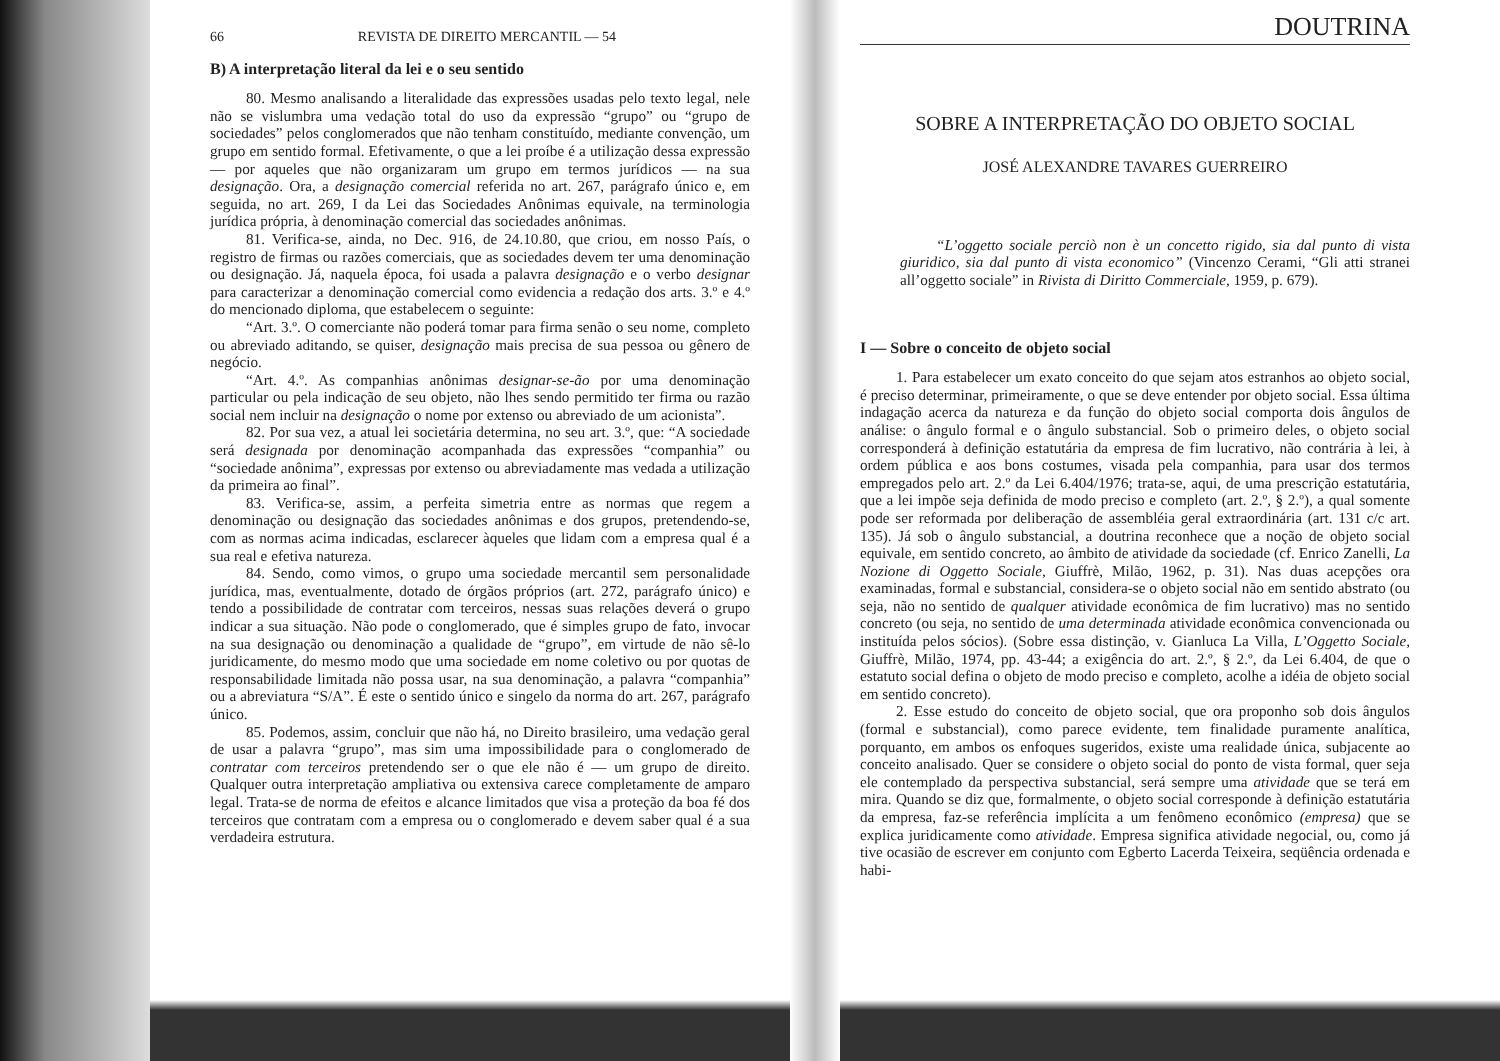66 REVISTA DE DIREITO MERCANTIL — 54
B) A interpretação literal da lei e o seu sentido
80. Mesmo analisando a literalidade das expressões usadas pelo texto legal, nele não se vislumbra uma vedação total do uso da expressão “grupo” ou “grupo de sociedades” pelos conglomerados que não tenham constituído, mediante convenção, um grupo em sentido formal. Efetivamente, o que a lei proíbe é a utilização dessa expressão — por aqueles que não organizaram um grupo em termos jurídicos — na sua designação. Ora, a designação comercial referida no art. 267, parágrafo único e, em seguida, no art. 269, I da Lei das Sociedades Anônimas equivale, na terminologia jurídica própria, à denominação comercial das sociedades anônimas.
81. Verifica-se, ainda, no Dec. 916, de 24.10.80, que criou, em nosso País, o registro de firmas ou razões comerciais, que as sociedades devem ter uma denominação ou designação. Já, naquela época, foi usada a palavra designação e o verbo designar para caracterizar a denominação comercial como evidencia a redação dos arts. 3.º e 4.º do mencionado diploma, que estabelecem o seguinte:
“Art. 3.º. O comerciante não poderá tomar para firma senão o seu nome, completo ou abreviado aditando, se quiser, designação mais precisa de sua pessoa ou gênero de negócio.
“Art. 4.º. As companhias anônimas designar-se-ão por uma denominação particular ou pela indicação de seu objeto, não lhes sendo permitido ter firma ou razão social nem incluir na designação o nome por extenso ou abreviado de um acionista”.
82. Por sua vez, a atual lei societária determina, no seu art. 3.º, que: “A sociedade será designada por denominação acompanhada das expressões “companhia” ou “sociedade anônima”, expressas por extenso ou abreviadamente mas vedada a utilização da primeira ao final”.
83. Verifica-se, assim, a perfeita simetria entre as normas que regem a denominação ou designação das sociedades anônimas e dos grupos, pretendendo-se, com as normas acima indicadas, esclarecer àqueles que lidam com a empresa qual é a sua real e efetiva natureza.
84. Sendo, como vimos, o grupo uma sociedade mercantil sem personalidade jurídica, mas, eventualmente, dotado de órgãos próprios (art. 272, parágrafo único) e tendo a possibilidade de contratar com terceiros, nessas suas relações deverá o grupo indicar a sua situação. Não pode o conglomerado, que é simples grupo de fato, invocar na sua designação ou denominação a qualidade de “grupo”, em virtude de não sê-lo juridicamente, do mesmo modo que uma sociedade em nome coletivo ou por quotas de responsabilidade limitada não possa usar, na sua denominação, a palavra “companhia” ou a abreviatura “S/A”. É este o sentido único e singelo da norma do art. 267, parágrafo único.
85. Podemos, assim, concluir que não há, no Direito brasileiro, uma vedação geral de usar a palavra “grupo”, mas sim uma impossibilidade para o conglomerado de contratar com terceiros pretendendo ser o que ele não é — um grupo de direito. Qualquer outra interpretação ampliativa ou extensiva carece completamente de amparo legal. Trata-se de norma de efeitos e alcance limitados que visa a proteção da boa fé dos terceiros que contratam com a empresa ou o conglomerado e devem saber qual é a sua verdadeira estrutura.
DOUTRINA
SOBRE A INTERPRETAÇÃO DO OBJETO SOCIAL
JOSÉ ALEXANDRE TAVARES GUERREIRO
“L’oggetto sociale perciò non è un concetto rigido, sia dal punto di vista giuridico, sia dal punto di vista economico” (Vincenzo Cerami, “Gli atti stranei all’oggetto sociale” in Rivista di Diritto Commerciale, 1959, p. 679).
I — Sobre o conceito de objeto social
1. Para estabelecer um exato conceito do que sejam atos estranhos ao objeto social, é preciso determinar, primeiramente, o que se deve entender por objeto social. Essa última indagação acerca da natureza e da função do objeto social comporta dois ângulos de análise: o ângulo formal e o ângulo substancial. Sob o primeiro deles, o objeto social corresponderá à definição estatutária da empresa de fim lucrativo, não contrária à lei, à ordem pública e aos bons costumes, visada pela companhia, para usar dos termos empregados pelo art. 2.º da Lei 6.404/1976; trata-se, aqui, de uma prescrição estatutária, que a lei impõe seja definida de modo preciso e completo (art. 2.º, § 2.º), a qual somente pode ser reformada por deliberação de assembléia geral extraordinária (art. 131 c/c art. 135). Já sob o ângulo substancial, a doutrina reconhece que a noção de objeto social equivale, em sentido concreto, ao âmbito de atividade da sociedade (cf. Enrico Zanelli, La Nozione di Oggetto Sociale, Giuffrè, Milão, 1962, p. 31). Nas duas acepções ora examinadas, formal e substancial, considera-se o objeto social não em sentido abstrato (ou seja, não no sentido de qualquer atividade econômica de fim lucrativo) mas no sentido concreto (ou seja, no sentido de uma determinada atividade econômica convencionada ou instituída pelos sócios). (Sobre essa distinção, v. Gianluca La Villa, L’Oggetto Sociale, Giuffrè, Milão, 1974, pp. 43-44; a exigência do art. 2.º, § 2.º, da Lei 6.404, de que o estatuto social defina o objeto de modo preciso e completo, acolhe a idéia de objeto social em sentido concreto).
2. Esse estudo do conceito de objeto social, que ora proponho sob dois ângulos (formal e substancial), como parece evidente, tem finalidade puramente analítica, porquanto, em ambos os enfoques sugeridos, existe uma realidade única, subjacente ao conceito analisado. Quer se considere o objeto social do ponto de vista formal, quer seja ele contemplado da perspectiva substancial, será sempre uma atividade que se terá em mira. Quando se diz que, formalmente, o objeto social corresponde à definição estatutária da empresa, faz-se referência implícita a um fenômeno econômico (empresa) que se explica juridicamente como atividade. Empresa significa atividade negocial, ou, como já tive ocasião de escrever em conjunto com Egberto Lacerda Teixeira, seqüência ordenada e habi-